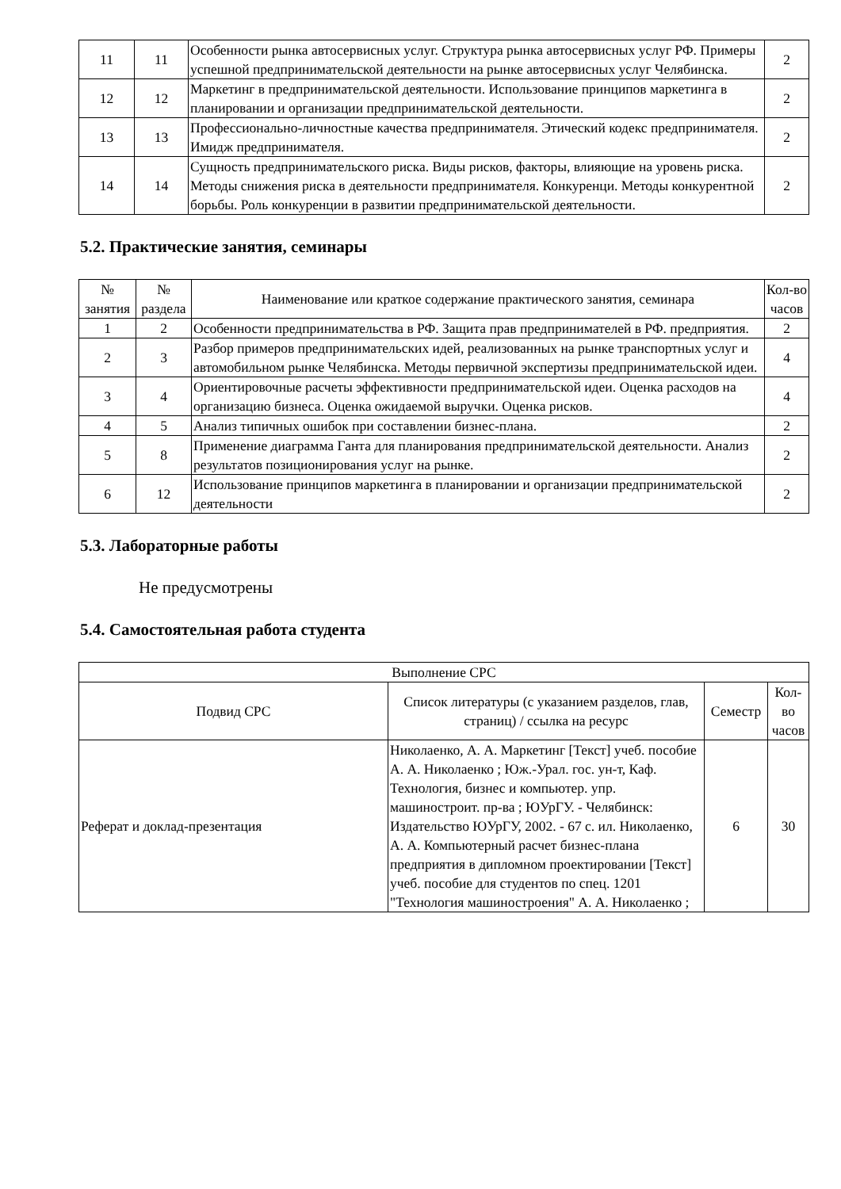| 11 | 11 | Особенности рынка автосервисных услуг. Структура рынка автосервисных услуг РФ. Примеры успешной предпринимательской деятельности на рынке автосервисных услуг Челябинска. | 2 |
| 12 | 12 | Маркетинг в предпринимательской деятельности. Использование принципов маркетинга в планировании и организации предпринимательской деятельности. | 2 |
| 13 | 13 | Профессионально-личностные качества предпринимателя. Этический кодекс предпринимателя. Имидж предпринимателя. | 2 |
| 14 | 14 | Сущность предпринимательского риска. Виды рисков, факторы, влияющие на уровень риска. Методы снижения риска в деятельности предпринимателя. Конкуренци. Методы конкурентной борьбы. Роль конкуренции в развитии предпринимательской деятельности. | 2 |
5.2. Практические занятия, семинары
| № занятия | № раздела | Наименование или краткое содержание практического занятия, семинара | Кол-во часов |
| --- | --- | --- | --- |
| 1 | 2 | Особенности предпринимательства в РФ. Защита прав предпринимателей в РФ. предприятия. | 2 |
| 2 | 3 | Разбор примеров предпринимательских идей, реализованных на рынке транспортных услуг и автомобильном рынке Челябинска. Методы первичной экспертизы предпринимательской идеи. | 4 |
| 3 | 4 | Ориентировочные расчеты эффективности предпринимательской идеи. Оценка расходов на организацию бизнеса. Оценка ожидаемой выручки. Оценка рисков. | 4 |
| 4 | 5 | Анализ типичных ошибок при составлении бизнес-плана. | 2 |
| 5 | 8 | Применение диаграмма Ганта для планирования предпринимательской деятельности. Анализ результатов позиционирования услуг на рынке. | 2 |
| 6 | 12 | Использование принципов маркетинга в планировании и организации предпринимательской деятельности | 2 |
5.3. Лабораторные работы
Не предусмотрены
5.4. Самостоятельная работа студента
| Выполнение СРС | | | |
| --- | --- | --- | --- |
| Подвид СРС | Список литературы (с указанием разделов, глав, страниц) / ссылка на ресурс | Семестр | Кол-во часов |
| Реферат и доклад-презентация | Николаенко, А. А. Маркетинг [Текст] учеб. пособие А. А. Николаенко ; Юж.-Урал. гос. ун-т, Каф. Технология, бизнес и компьютер. упр. машиностроит. пр-ва ; ЮУрГУ. - Челябинск: Издательство ЮУрГУ, 2002. - 67 с. ил. Николаенко, А. А. Компьютерный расчет бизнес-плана предприятия в дипломном проектировании [Текст] учеб. пособие для студентов по спец. 1201 "Технология машиностроения" А. А. Николаенко ; | 6 | 30 |